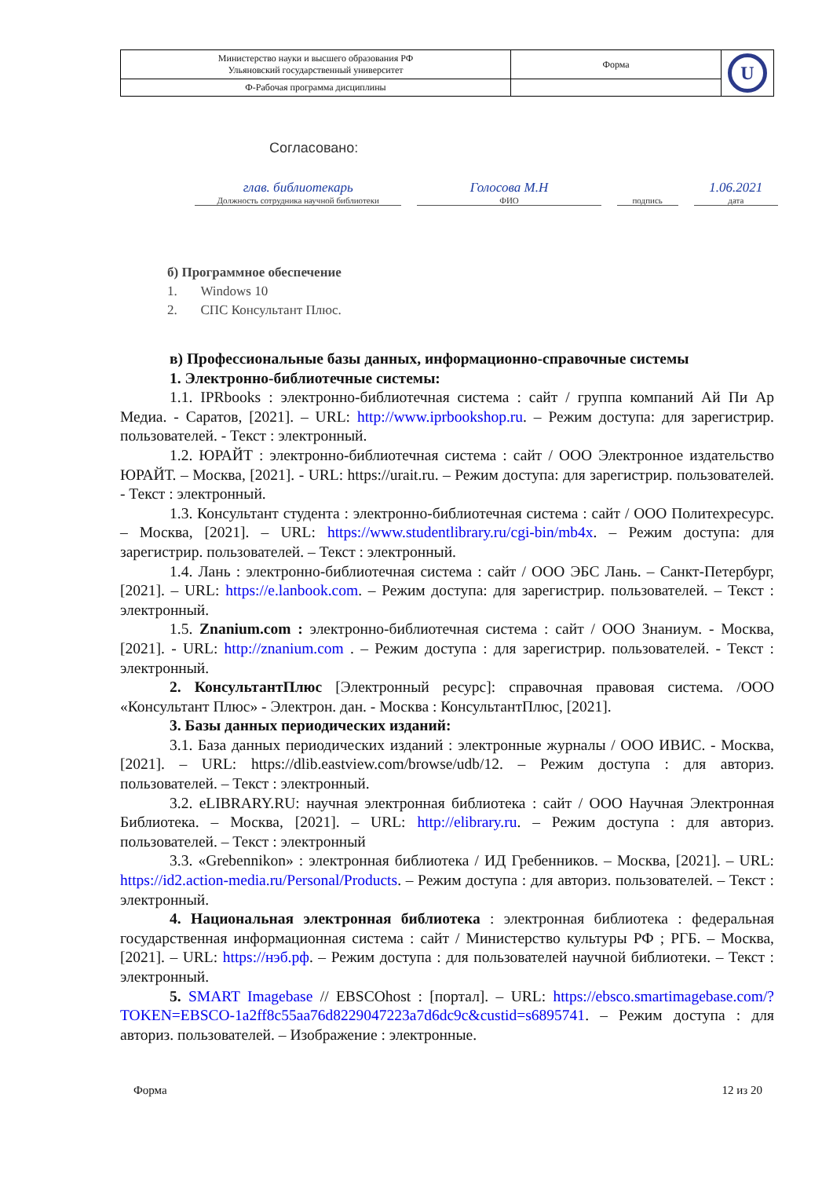| Министерство науки и высшего образования РФ Ульяновский государственный университет | Форма | U |
| Ф-Рабочая программа дисциплины | | |
Согласовано:
глав. библиотекарь
Должность сотрудника научной библиотеки
Голосова М.Н
ФИО
подпись
1.06.2021
дата
б) Программное обеспечение
1. Windows 10
2. СПС Консультант Плюс.
в) Профессиональные базы данных, информационно-справочные системы
1. Электронно-библиотечные системы:
1.1. IPRbooks : электронно-библиотечная система : сайт / группа компаний Ай Пи Ар Медиа. - Саратов, [2021]. – URL: http://www.iprbookshop.ru. – Режим доступа: для зарегистрир. пользователей. - Текст : электронный.
1.2. ЮРАЙТ : электронно-библиотечная система : сайт / ООО Электронное издательство ЮРАЙТ. – Москва, [2021]. - URL: https://urait.ru. – Режим доступа: для зарегистрир. пользователей. - Текст : электронный.
1.3. Консультант студента : электронно-библиотечная система : сайт / ООО Политехресурс. – Москва, [2021]. – URL: https://www.studentlibrary.ru/cgi-bin/mb4x. – Режим доступа: для зарегистрир. пользователей. – Текст : электронный.
1.4. Лань : электронно-библиотечная система : сайт / ООО ЭБС Лань. – Санкт-Петербург, [2021]. – URL: https://e.lanbook.com. – Режим доступа: для зарегистрир. пользователей. – Текст : электронный.
1.5. Znanium.com : электронно-библиотечная система : сайт / ООО Знаниум. - Москва, [2021]. - URL: http://znanium.com . – Режим доступа : для зарегистрир. пользователей. - Текст : электронный.
2. КонсультантПлюс [Электронный ресурс]: справочная правовая система. /ООО «Консультант Плюс» - Электрон. дан. - Москва : КонсультантПлюс, [2021].
3. Базы данных периодических изданий:
3.1. База данных периодических изданий : электронные журналы / ООО ИВИС. - Москва, [2021]. – URL: https://dlib.eastview.com/browse/udb/12. – Режим доступа : для авториз. пользователей. – Текст : электронный.
3.2. eLIBRARY.RU: научная электронная библиотека : сайт / ООО Научная Электронная Библиотека. – Москва, [2021]. – URL: http://elibrary.ru. – Режим доступа : для авториз. пользователей. – Текст : электронный
3.3. «Grebennikon» : электронная библиотека / ИД Гребенников. – Москва, [2021]. – URL: https://id2.action-media.ru/Personal/Products. – Режим доступа : для авториз. пользователей. – Текст : электронный.
4. Национальная электронная библиотека : электронная библиотека : федеральная государственная информационная система : сайт / Министерство культуры РФ ; РГБ. – Москва, [2021]. – URL: https://нэб.рф. – Режим доступа : для пользователей научной библиотеки. – Текст : электронный.
5. SMART Imagebase // EBSCOhost : [портал]. – URL: https://ebsco.smartimagebase.com/?TOKEN=EBSCO-1a2ff8c55aa76d8229047223a7d6dc9c&custid=s6895741. – Режим доступа : для авториз. пользователей. – Изображение : электронные.
Форма 12 из 20